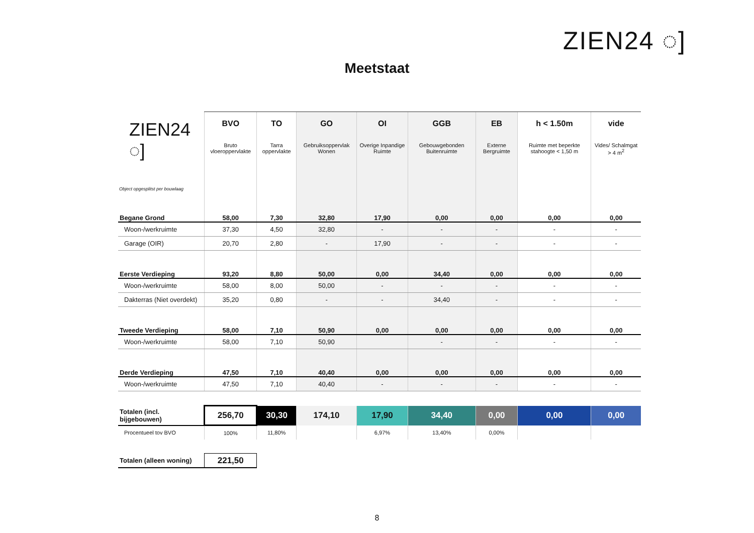ZIEN24 ◌]
Meetstaat
| ZIEN24 ◌] Object opgesplitst per bouwlaag | BVO Bruto vloeroppervlakte | TO Tarra oppervlakte | GO Gebruiksoppervlak Wonen | OI Overige Inpandige Ruimte | GGB Gebouwgebonden Buitenruimte | EB Externe Bergruimte | h < 1.50m Ruimte met beperkte stahoogte < 1,50 m | vide Vides/ Schalmgat > 4 m<sup>2</sup> |
| --- | --- | --- | --- | --- | --- | --- | --- | --- |
| Begane Grond | 58,00 | 7,30 | 32,80 | 17,90 | 0,00 | 0,00 | 0,00 | 0,00 |
| Woon-/werkruimte | 37,30 | 4,50 | 32,80 | - | - | - | - | - |
| Garage (OIR) | 20,70 | 2,80 | - | 17,90 | - | - | - | - |
| Eerste Verdieping | 93,20 | 8,80 | 50,00 | 0,00 | 34,40 | 0,00 | 0,00 | 0,00 |
| Woon-/werkruimte | 58,00 | 8,00 | 50,00 | - | - | - | - | - |
| Dakterras (Niet overdekt) | 35,20 | 0,80 | - | - | 34,40 | - | - | - |
| Tweede Verdieping | 58,00 | 7,10 | 50,90 | 0,00 | 0,00 | 0,00 | 0,00 | 0,00 |
| Woon-/werkruimte | 58,00 | 7,10 | 50,90 | | - | - | - | - |
| Derde Verdieping | 47,50 | 7,10 | 40,40 | 0,00 | 0,00 | 0,00 | 0,00 | 0,00 |
| Woon-/werkruimte | 47,50 | 7,10 | 40,40 | - | - | - | - | - |
| Totalen (incl. bijgebouwen) | 256,70 | 30,30 | 174,10 | 17,90 | 34,40 | 0,00 | 0,00 | 0,00 |
| Procentueel tov BVO | 100% | 11,80% | | 6,97% | 13,40% | 0,00% | | |
| Totalen (alleen woning) | 221,50 | | | | | | | |
8